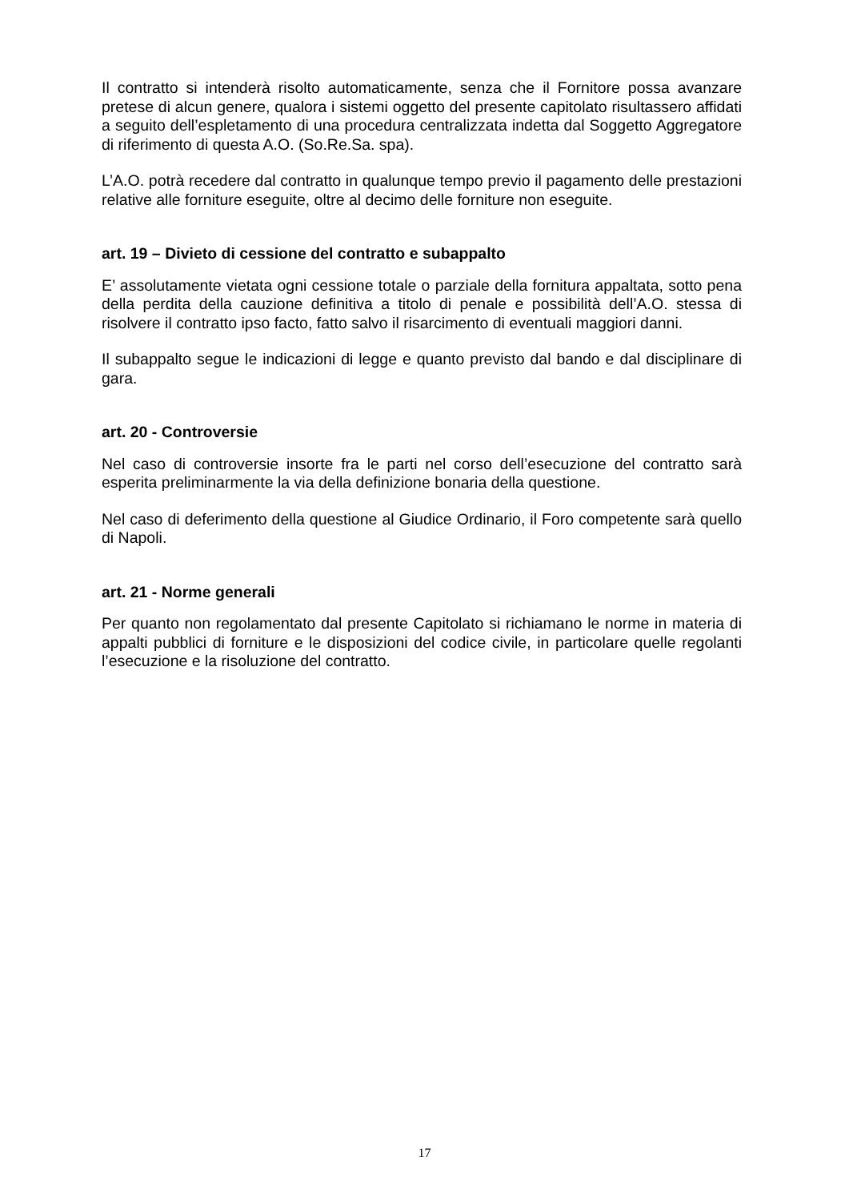Il contratto si intenderà risolto automaticamente, senza che il Fornitore possa avanzare pretese di alcun genere, qualora i sistemi oggetto del presente capitolato risultassero affidati a seguito dell’espletamento di una procedura centralizzata indetta dal Soggetto Aggregatore di riferimento di questa A.O. (So.Re.Sa. spa).
L’A.O. potrà recedere dal contratto in qualunque tempo previo il pagamento delle prestazioni relative alle forniture eseguite, oltre al decimo delle forniture non eseguite.
art. 19 – Divieto di cessione del contratto e subappalto
E’ assolutamente vietata ogni cessione totale o parziale della fornitura appaltata, sotto pena della perdita della cauzione definitiva a titolo di penale e possibilità dell’A.O. stessa di risolvere il contratto ipso facto, fatto salvo il risarcimento di eventuali maggiori danni.
Il subappalto segue le indicazioni di legge e quanto previsto dal bando e dal disciplinare di gara.
art. 20 - Controversie
Nel caso di controversie insorte fra le parti nel corso dell’esecuzione del contratto sarà esperita preliminarmente la via della definizione bonaria della questione.
Nel caso di deferimento della questione al Giudice Ordinario, il Foro competente sarà quello di Napoli.
art. 21 - Norme generali
Per quanto non regolamentato dal presente Capitolato si richiamano le norme in materia di appalti pubblici di forniture e le disposizioni del codice civile, in particolare quelle regolanti l’esecuzione e la risoluzione del contratto.
17